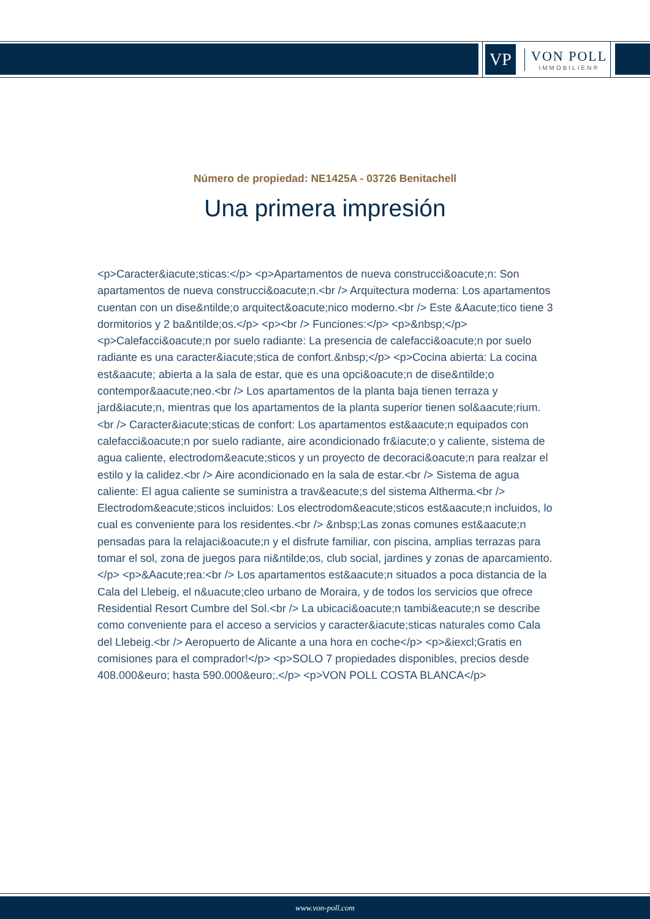VP
VON POLL
IMMOBILIEN®
Número de propiedad: NE1425A - 03726 Benitachell
Una primera impresión
<p>Caracter&iacute;sticas:</p> <p>Apartamentos de nueva construcci&oacute;n: Son apartamentos de nueva construcci&oacute;n.<br /> Arquitectura moderna: Los apartamentos cuentan con un dise&ntilde;o arquitect&oacute;nico moderno.<br /> Este &Aacute;tico tiene 3 dormitorios y 2 ba&ntilde;os.</p> <p><br /> Funciones:</p> <p>&nbsp;</p> <p>Calefacci&oacute;n por suelo radiante: La presencia de calefacci&oacute;n por suelo radiante es una caracter&iacute;stica de confort.&nbsp;</p> <p>Cocina abierta: La cocina est&aacute; abierta a la sala de estar, que es una opci&oacute;n de dise&ntilde;o contempor&aacute;neo.<br /> Los apartamentos de la planta baja tienen terraza y jard&iacute;n, mientras que los apartamentos de la planta superior tienen sol&aacute;rium.<br /> Caracter&iacute;sticas de confort: Los apartamentos est&aacute;n equipados con calefacci&oacute;n por suelo radiante, aire acondicionado fr&iacute;o y caliente, sistema de agua caliente, electrodom&eacute;sticos y un proyecto de decoraci&oacute;n para realzar el estilo y la calidez.<br /> Aire acondicionado en la sala de estar.<br /> Sistema de agua caliente: El agua caliente se suministra a trav&eacute;s del sistema Altherma.<br /> Electrodom&eacute;sticos incluidos: Los electrodom&eacute;sticos est&aacute;n incluidos, lo cual es conveniente para los residentes.<br /> &nbsp;Las zonas comunes est&aacute;n pensadas para la relajaci&oacute;n y el disfrute familiar, con piscina, amplias terrazas para tomar el sol, zona de juegos para ni&ntilde;os, club social, jardines y zonas de aparcamiento.</p> <p>&Aacute;rea:<br /> Los apartamentos est&aacute;n situados a poca distancia de la Cala del Llebeig, el n&uacute;cleo urbano de Moraira, y de todos los servicios que ofrece Residential Resort Cumbre del Sol.<br /> La ubicaci&oacute;n tambi&eacute;n se describe como conveniente para el acceso a servicios y caracter&iacute;sticas naturales como Cala del Llebeig.<br /> Aeropuerto de Alicante a una hora en coche</p> <p>&iexcl;Gratis en comisiones para el comprador!</p> <p>SOLO 7 propiedades disponibles, precios desde 408.000&euro; hasta 590.000&euro;.</p> <p>VON POLL COSTA BLANCA</p>
www.von-poll.com